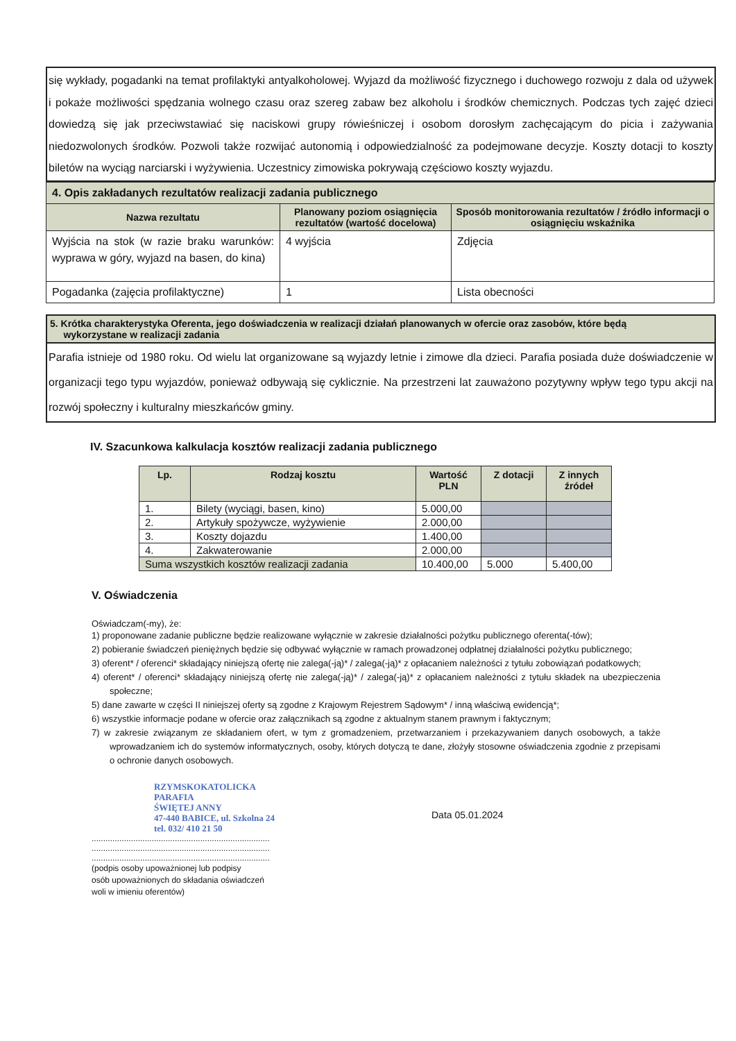się wykłady, pogadanki na temat profilaktyki antyalkoholowej. Wyjazd da możliwość fizycznego i duchowego rozwoju z dala od używek i pokaże możliwości spędzania wolnego czasu oraz szereg zabaw bez alkoholu i środków chemicznych. Podczas tych zajęć dzieci dowiedzą się jak przeciwstawiać się naciskowi grupy rówieśniczej i osobom dorosłym zachęcającym do picia i zażywania niedozwolonych środków. Pozwoli także rozwijać autonomią i odpowiedzialność za podejmowane decyzje. Koszty dotacji to koszty biletów na wyciąg narciarski i wyżywienia. Uczestnicy zimowiska pokrywają częściowo koszty wyjazdu.
| 4. Opis zakładanych rezultatów realizacji zadania publicznego | | |
| Nazwa rezultatu | Planowany poziom osiągnięcia rezultatów (wartość docelowa) | Sposób monitorowania rezultatów / źródło informacji o osiągnięciu wskaźnika |
| Wyjścia na stok (w razie braku warunków: wyprawa w góry, wyjazd na basen, do kina) | 4 wyjścia | Zdjęcia |
| Pogadanka (zajęcia profilaktyczne) | 1 | Lista obecności |
5. Krótka charakterystyka Oferenta, jego doświadczenia w realizacji działań planowanych w ofercie oraz zasobów, które będą
wykorzystane w realizacji zadania
Parafia istnieje od 1980 roku. Od wielu lat organizowane są wyjazdy letnie i zimowe dla dzieci. Parafia posiada duże doświadczenie w organizacji tego typu wyjazdów, ponieważ odbywają się cyklicznie. Na przestrzeni lat zauważono pozytywny wpływ tego typu akcji na rozwój społeczny i kulturalny mieszkańców gminy.
IV. Szacunkowa kalkulacja kosztów realizacji zadania publicznego
| Lp. | Rodzaj kosztu | Wartość PLN | Z dotacji | Z innych źródeł |
| --- | --- | --- | --- | --- |
| 1. | Bilety (wyciągi, basen, kino) | 5.000,00 | | |
| 2. | Artykuły spożywcze, wyżywienie | 2.000,00 | | |
| 3. | Koszty dojazdu | 1.400,00 | | |
| 4. | Zakwaterowanie | 2.000,00 | | |
| Suma wszystkich kosztów realizacji zadania | | 10.400,00 | 5.000 | 5.400,00 |
V. Oświadczenia
Oświadczam(-my), że:
1) proponowane zadanie publiczne będzie realizowane wyłącznie w zakresie działalności pożytku publicznego oferenta(-tów);
2) pobieranie świadczeń pieniężnych będzie się odbywać wyłącznie w ramach prowadzonej odpłatnej działalności pożytku publicznego;
3) oferent* / oferenci* składający niniejszą ofertę nie zalega(-ją)* / zalega(-ją)* z opłacaniem należności z tytułu zobowiązań podatkowych;
4) oferent* / oferenci* składający niniejszą ofertę nie zalega(-ją)* / zalega(-ją)* z opłacaniem należności z tytułu składek na ubezpieczenia społeczne;
5) dane zawarte w części II niniejszej oferty są zgodne z Krajowym Rejestrem Sądowym* / inną właściwą ewidencją*;
6) wszystkie informacje podane w ofercie oraz załącznikach są zgodne z aktualnym stanem prawnym i faktycznym;
7) w zakresie związanym ze składaniem ofert, w tym z gromadzeniem, przetwarzaniem i przekazywaniem danych osobowych, a także wprowadzaniem ich do systemów informatycznych, osoby, których dotyczą te dane, złożyły stosowne oświadczenia zgodnie z przepisami o ochronie danych osobowych.
RZYMSKOKATOLICKA
PARAFIA
ŚWIĘTEJ ANNY
47-440 BABICE, ul. Szkolna 24
tel. 032/ 410 21 50
.............................................................................
.............................................................................
.............................................................................
(podpis osoby upoważnionej lub podpisy
osób upoważnionych do składania oświadczeń
woli w imieniu oferentów)
Data 05.01.2024